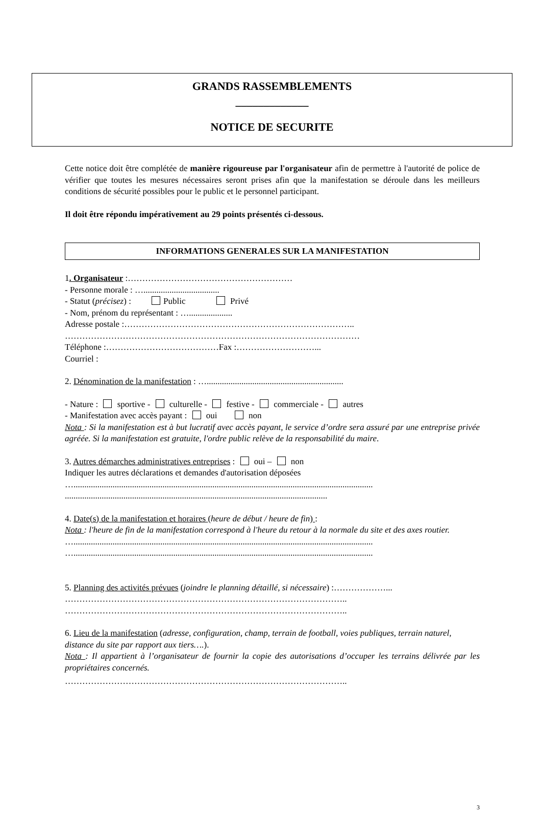GRANDS RASSEMBLEMENTS
_____________
NOTICE DE SECURITE
Cette notice doit être complétée de manière rigoureuse par l'organisateur afin de permettre à l'autorité de police de vérifier que toutes les mesures nécessaires seront prises afin que la manifestation se déroule dans les meilleurs conditions de sécurité possibles pour le public et le personnel participant.
Il doit être répondu impérativement au 29 points présentés ci-dessous.
INFORMATIONS GENERALES SUR LA MANIFESTATION
1. Organisateur :…………………………………………………
- Personne morale : …...................................
- Statut (précisez) : Public Privé
- Nom, prénom du représentant : …....................
Adresse postale :……………………………………………………………………..
…………………………………………………………………………………………
Téléphone :…………………………………Fax :………………………...
Courriel :
2. Dénomination de la manifestation : …...............................................................
- Nature : sportive - culturelle - festive - commerciale - autres
- Manifestation avec accès payant : oui non
Nota : Si la manifestation est à but lucratif avec accès payant, le service d’ordre sera assuré par une entreprise privée agréée. Si la manifestation est gratuite, l'ordre public relève de la responsabilité du maire.
3. Autres démarches administratives entreprises : oui – non
Indiquer les autres déclarations et demandes d'autorisation déposées
…..........................................................................................................................................
.........................................................................................................................
4. Date(s) de la manifestation et horaires (heure de début / heure de fin) :
Nota : l'heure de fin de la manifestation correspond à l'heure du retour à la normale du site et des axes routier.
…..........................................................................................................................................
…..........................................................................................................................................
5. Planning des activités prévues (joindre le planning détaillé, si nécessaire) :………………...
……………………………………………………………………………………..
……………………………………………………………………………………..
6. Lieu de la manifestation (adresse, configuration, champ, terrain de football, voies publiques, terrain naturel, distance du site par rapport aux tiers….).
Nota : Il appartient à l’organisateur de fournir la copie des autorisations d’occuper les terrains délivrée par les propriétaires concernés.
……………………………………………………………………………………..
3